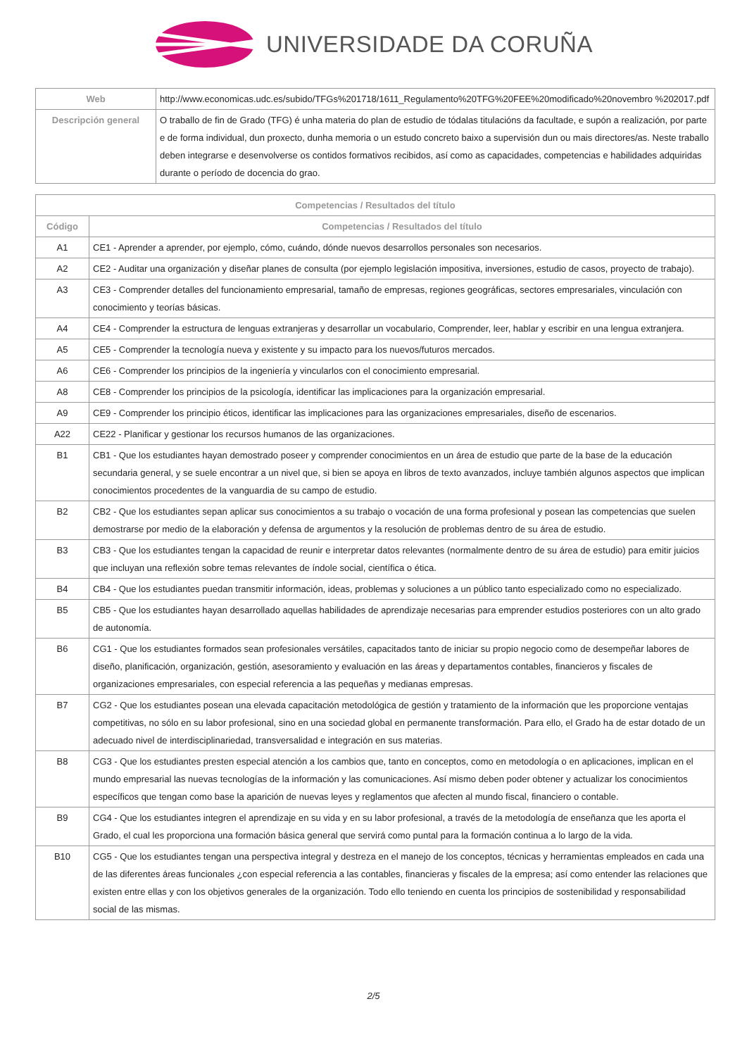UNIVERSIDADE DA CORUÑA
| Web | http://www.economicas.udc.es/subido/TFGs%201718/1611_Regulamento%20TFG%20FEE%20modificado%20novembro %202017.pdf |
| Descripción general | O traballo de fin de Grado (TFG) é unha materia do plan de estudio de tódalas titulacións da facultade, e supón a realización, por parte e de forma individual, dun proxecto, dunha memoria o un estudo concreto baixo a supervisión dun ou mais directores/as. Neste traballo deben integrarse e desenvolverse os contidos formativos recibidos, así como as capacidades, competencias e habilidades adquiridas durante o período de docencia do grao. |
| Competencias / Resultados del título | |
| --- | --- |
| Código | Competencias / Resultados del título |
| A1 | CE1 - Aprender a aprender, por ejemplo, cómo, cuándo, dónde nuevos desarrollos personales son necesarios. |
| A2 | CE2 - Auditar una organización y diseñar planes de consulta (por ejemplo legislación impositiva, inversiones, estudio de casos, proyecto de trabajo). |
| A3 | CE3 - Comprender detalles del funcionamiento empresarial, tamaño de empresas, regiones geográficas, sectores empresariales, vinculación con conocimiento y teorías básicas. |
| A4 | CE4 - Comprender la estructura de lenguas extranjeras y desarrollar un vocabulario, Comprender, leer, hablar y escribir en una lengua extranjera. |
| A5 | CE5 - Comprender la tecnología nueva y existente y su impacto para los nuevos/futuros mercados. |
| A6 | CE6 - Comprender los principios de la ingeniería y vincularlos con el conocimiento empresarial. |
| A8 | CE8 - Comprender los principios de la psicología, identificar las implicaciones para la organización empresarial. |
| A9 | CE9 - Comprender los principio éticos, identificar las implicaciones para las organizaciones empresariales, diseño de escenarios. |
| A22 | CE22 - Planificar y gestionar los recursos humanos de las organizaciones. |
| B1 | CB1 - Que los estudiantes hayan demostrado poseer y comprender conocimientos en un área de estudio que parte de la base de la educación secundaria general, y se suele encontrar a un nivel que, si bien se apoya en libros de texto avanzados, incluye también algunos aspectos que implican conocimientos procedentes de la vanguardia de su campo de estudio. |
| B2 | CB2 - Que los estudiantes sepan aplicar sus conocimientos a su trabajo o vocación de una forma profesional y posean las competencias que suelen demostrarse por medio de la elaboración y defensa de argumentos y la resolución de problemas dentro de su área de estudio. |
| B3 | CB3 - Que los estudiantes tengan la capacidad de reunir e interpretar datos relevantes (normalmente dentro de su área de estudio) para emitir juicios que incluyan una reflexión sobre temas relevantes de índole social, científica o ética. |
| B4 | CB4 - Que los estudiantes puedan transmitir información, ideas, problemas y soluciones a un público tanto especializado como no especializado. |
| B5 | CB5 - Que los estudiantes hayan desarrollado aquellas habilidades de aprendizaje necesarias para emprender estudios posteriores con un alto grado de autonomía. |
| B6 | CG1 - Que los estudiantes formados sean profesionales versátiles, capacitados tanto de iniciar su propio negocio como de desempeñar labores de diseño, planificación, organización, gestión, asesoramiento y evaluación en las áreas y departamentos contables, financieros y fiscales de organizaciones empresariales, con especial referencia a las pequeñas y medianas empresas. |
| B7 | CG2 - Que los estudiantes posean una elevada capacitación metodológica de gestión y tratamiento de la información que les proporcione ventajas competitivas, no sólo en su labor profesional, sino en una sociedad global en permanente transformación. Para ello, el Grado ha de estar dotado de un adecuado nivel de interdisciplinariedad, transversalidad e integración en sus materias. |
| B8 | CG3 - Que los estudiantes presten especial atención a los cambios que, tanto en conceptos, como en metodología o en aplicaciones, implican en el mundo empresarial las nuevas tecnologías de la información y las comunicaciones. Así mismo deben poder obtener y actualizar los conocimientos específicos que tengan como base la aparición de nuevas leyes y reglamentos que afecten al mundo fiscal, financiero o contable. |
| B9 | CG4 - Que los estudiantes integren el aprendizaje en su vida y en su labor profesional, a través de la metodología de enseñanza que les aporta el Grado, el cual les proporciona una formación básica general que servirá como puntal para la formación continua a lo largo de la vida. |
| B10 | CG5 - Que los estudiantes tengan una perspectiva integral y destreza en el manejo de los conceptos, técnicas y herramientas empleados en cada una de las diferentes áreas funcionales ¿con especial referencia a las contables, financieras y fiscales de la empresa; así como entender las relaciones que existen entre ellas y con los objetivos generales de la organización. Todo ello teniendo en cuenta los principios de sostenibilidad y responsabilidad social de las mismas. |
2/5